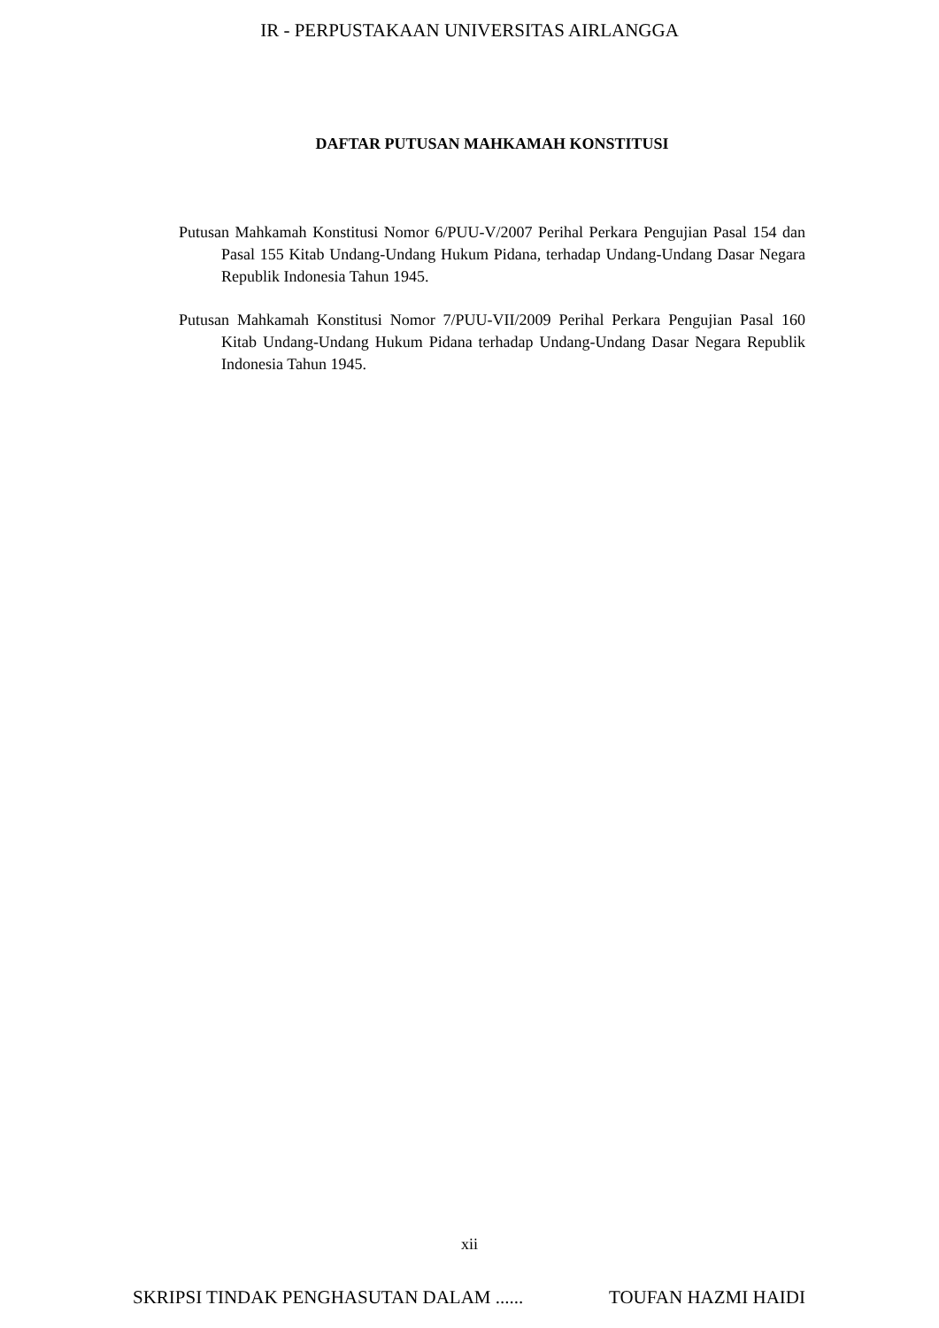IR - PERPUSTAKAAN UNIVERSITAS AIRLANGGA
DAFTAR PUTUSAN MAHKAMAH KONSTITUSI
Putusan Mahkamah Konstitusi Nomor 6/PUU-V/2007 Perihal Perkara Pengujian Pasal 154 dan Pasal 155 Kitab Undang-Undang Hukum Pidana, terhadap Undang-Undang Dasar Negara Republik Indonesia Tahun 1945.
Putusan Mahkamah Konstitusi Nomor 7/PUU-VII/2009 Perihal Perkara Pengujian Pasal 160 Kitab Undang-Undang Hukum Pidana terhadap Undang-Undang Dasar Negara Republik Indonesia Tahun 1945.
xii
SKRIPSI TINDAK PENGHASUTAN DALAM ...... TOUFAN HAZMI HAIDI